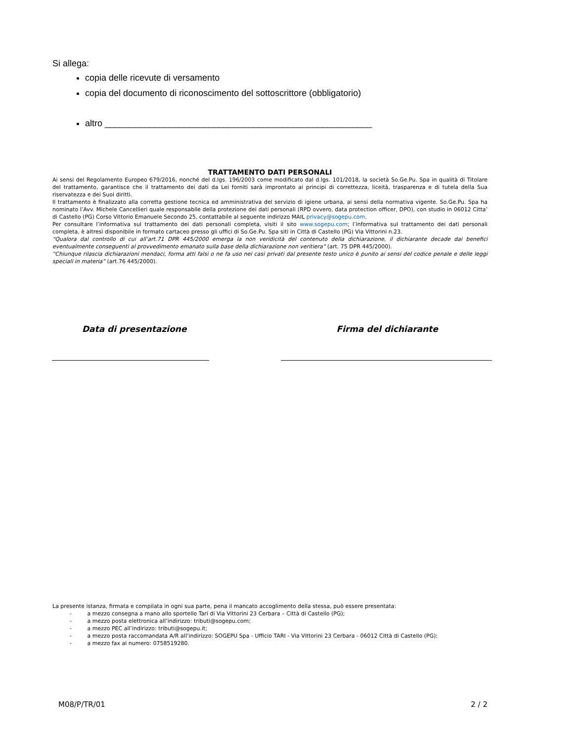Si allega:
copia delle ricevute di versamento
copia del documento di riconoscimento del sottoscrittore (obbligatorio)
altro ______________________________________________________
TRATTAMENTO DATI PERSONALI
Ai sensi del Regolamento Europeo 679/2016, nonché del d.lgs. 196/2003 come modificato dal d.lgs. 101/2018, la società So.Ge.Pu. Spa in qualità di Titolare del trattamento, garantisce che il trattamento dei dati da Lei forniti sarà improntato ai principi di correttezza, liceità, trasparenza e di tutela della Sua riservatezza e dei Suoi diritti.
Il trattamento è finalizzato alla corretta gestione tecnica ed amministrativa del servizio di igiene urbana, ai sensi della normativa vigente. So.Ge.Pu. Spa ha nominato l’Avv. Michele Cancellieri quale responsabile della protezione dei dati personali (RPD ovvero, data protection officer, DPO), con studio in 06012 Citta’ di Castello (PG) Corso Vittorio Emanuele Secondo 25, contattabile al seguente indirizzo MAIL privacy@sogepu.com.
Per consultare l’informativa sul trattamento dei dati personali completa, visiti il sito www.sogepu.com; l’informativa sul trattamento dei dati personali completa, è altresì disponibile in formato cartaceo presso gli uffici di So.Ge.Pu. Spa siti in Città di Castello (PG) Via Vittorini n.23.
“Qualora dal controllo di cui all’art.71 DPR 445/2000 emerga la non veridicità del contenuto della dichiarazione, il dichiarante decade dai benefici eventualmente conseguenti al provvedimento emanato sulla base della dichiarazione non veritiera” (art. 75 DPR 445/2000).
“Chiunque rilascia dichiarazioni mendaci, forma atti falsi o ne fa uso nei casi privati dal presente testo unico è punito ai sensi del codice penale e delle leggi speciali in materia” (art.76 445/2000).
Data di presentazione Firma del dichiarante
La presente istanza, firmata e compilata in ogni sua parte, pena il mancato accoglimento della stessa, può essere presentata:
- a mezzo consegna a mano allo sportello Tari di Via Vittorini 23 Cerbara – Città di Castello (PG);
- a mezzo posta elettronica all’indirizzo: tributi@sogepu.com;
- a mezzo PEC all’indirizzo: tributi@sogepu.it;
- a mezzo posta raccomandata A/R all’indirizzo: SOGEPU Spa - Ufficio TARI - Via Vittorini 23 Cerbara - 06012 Città di Castello (PG);
- a mezzo fax al numero: 0758519280.
M08/P/TR/01 2 / 2